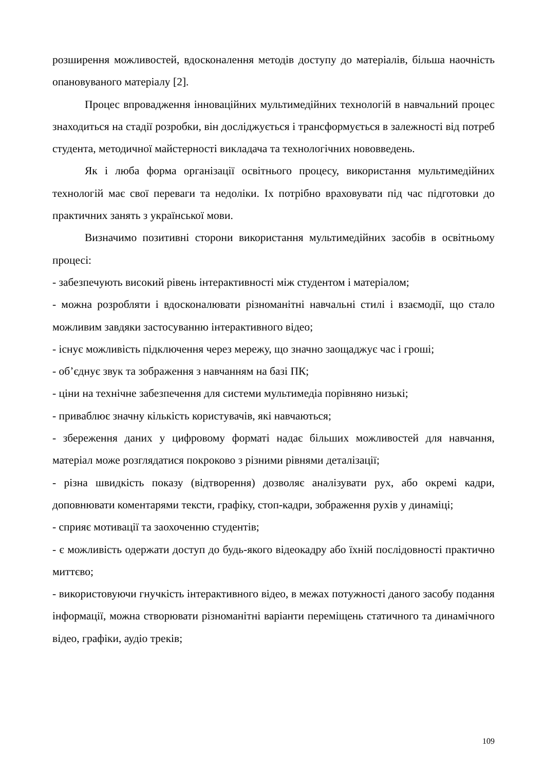розширення можливостей, вдосконалення методів доступу до матеріалів, більша наочність опановуваного матеріалу [2].
Процес впровадження інноваційних мультимедійних технологій в навчальний процес знаходиться на стадії розробки, він досліджується і трансформується в залежності від потреб студента, методичної майстерності викладача та технологічних нововведень.
Як і люба форма організації освітнього процесу, використання мультимедійних технологій має свої переваги та недоліки. Іх потрібно враховувати під час підготовки до практичних занять з української мови.
Визначимо позитивні сторони використання мультимедійних засобів в освітньому процесі:
- забезпечують високий рівень інтерактивності між студентом і матеріалом;
- можна розробляти і вдосконалювати різноманітні навчальні стилі і взаємодії, що стало можливим завдяки застосуванню інтерактивного відео;
- існує можливість підключення через мережу, що значно заощаджує час і гроші;
- об’єднує звук та зображення з навчанням на базі ПК;
- ціни на технічне забезпечення для системи мультимедіа порівняно низькі;
- приваблює значну кількість користувачів, які навчаються;
- збереження даних у цифровому форматі надає більших можливостей для навчання, матеріал може розглядатися покроково з різними рівнями деталізації;
- різна швидкість показу (відтворення) дозволяє аналізувати рух, або окремі кадри, доповнювати коментарями тексти, графіку, стоп-кадри, зображення рухів у динаміці;
- сприяє мотивації та заохоченню студентів;
- є можливість одержати доступ до будь-якого відеокадру або їхній послідовності практично миттєво;
- використовуючи гнучкість інтерактивного відео, в межах потужності даного засобу подання інформації, можна створювати різноманітні варіанти переміщень статичного та динамічного відео, графіки, аудіо треків;
109